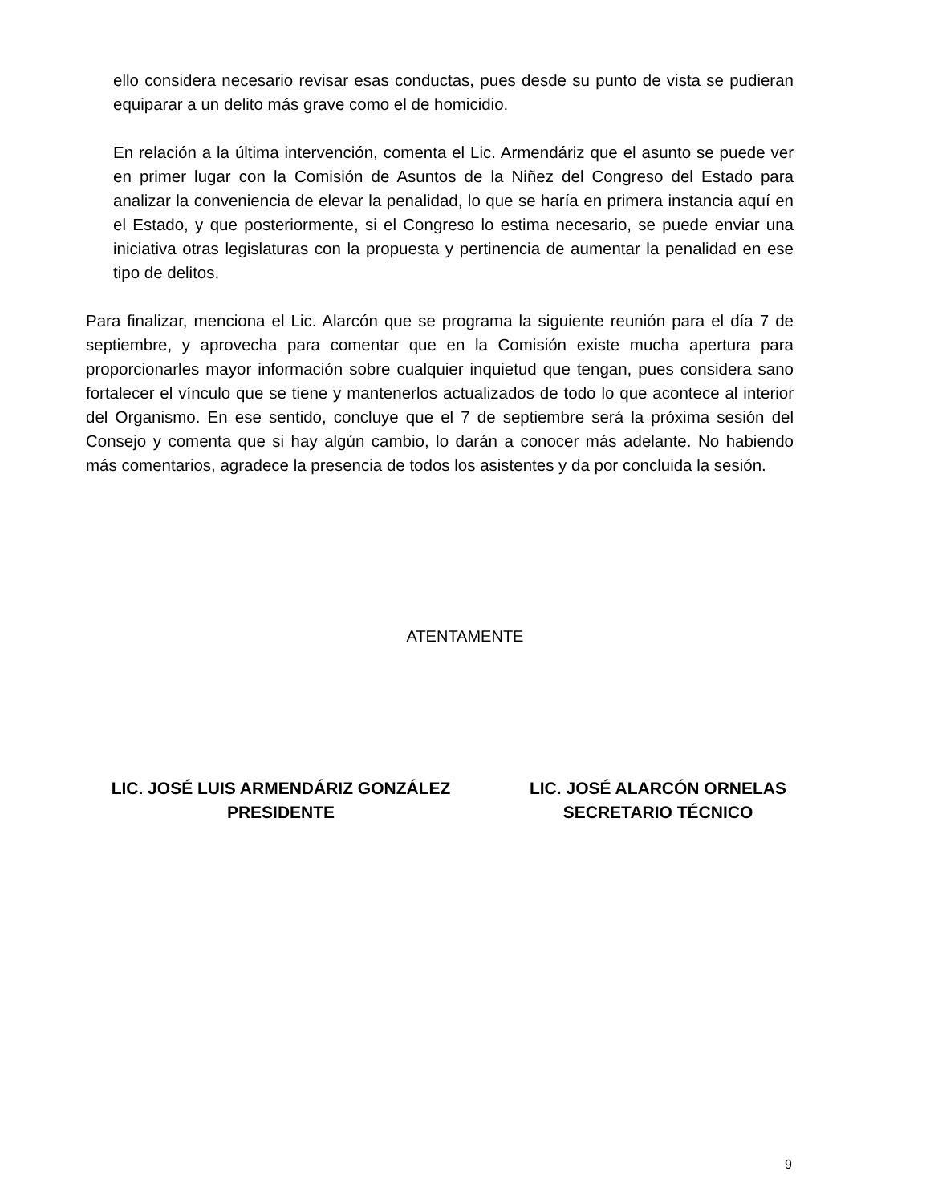ello considera necesario revisar esas conductas, pues desde su punto de vista se pudieran equiparar a un delito más grave como el de homicidio.
En relación a la última intervención, comenta el Lic. Armendáriz que el asunto se puede ver en primer lugar con la Comisión de Asuntos de la Niñez del Congreso del Estado para analizar la conveniencia de elevar la penalidad, lo que se haría en primera instancia aquí en el Estado, y que posteriormente, si el Congreso lo estima necesario, se puede enviar una iniciativa otras legislaturas con la propuesta y pertinencia de aumentar la penalidad en ese tipo de delitos.
Para finalizar, menciona el Lic. Alarcón que se programa la siguiente reunión para el día 7 de septiembre, y aprovecha para comentar que en la Comisión existe mucha apertura para proporcionarles mayor información sobre cualquier inquietud que tengan, pues considera sano fortalecer el vínculo que se tiene y mantenerlos actualizados de todo lo que acontece al interior del Organismo. En ese sentido, concluye que el 7 de septiembre será la próxima sesión del Consejo y comenta que si hay algún cambio, lo darán a conocer más adelante. No habiendo más comentarios, agradece la presencia de todos los asistentes y da por concluida la sesión.
ATENTAMENTE
LIC. JOSÉ LUIS ARMENDÁRIZ GONZÁLEZ
PRESIDENTE
LIC. JOSÉ ALARCÓN ORNELAS
SECRETARIO TÉCNICO
9